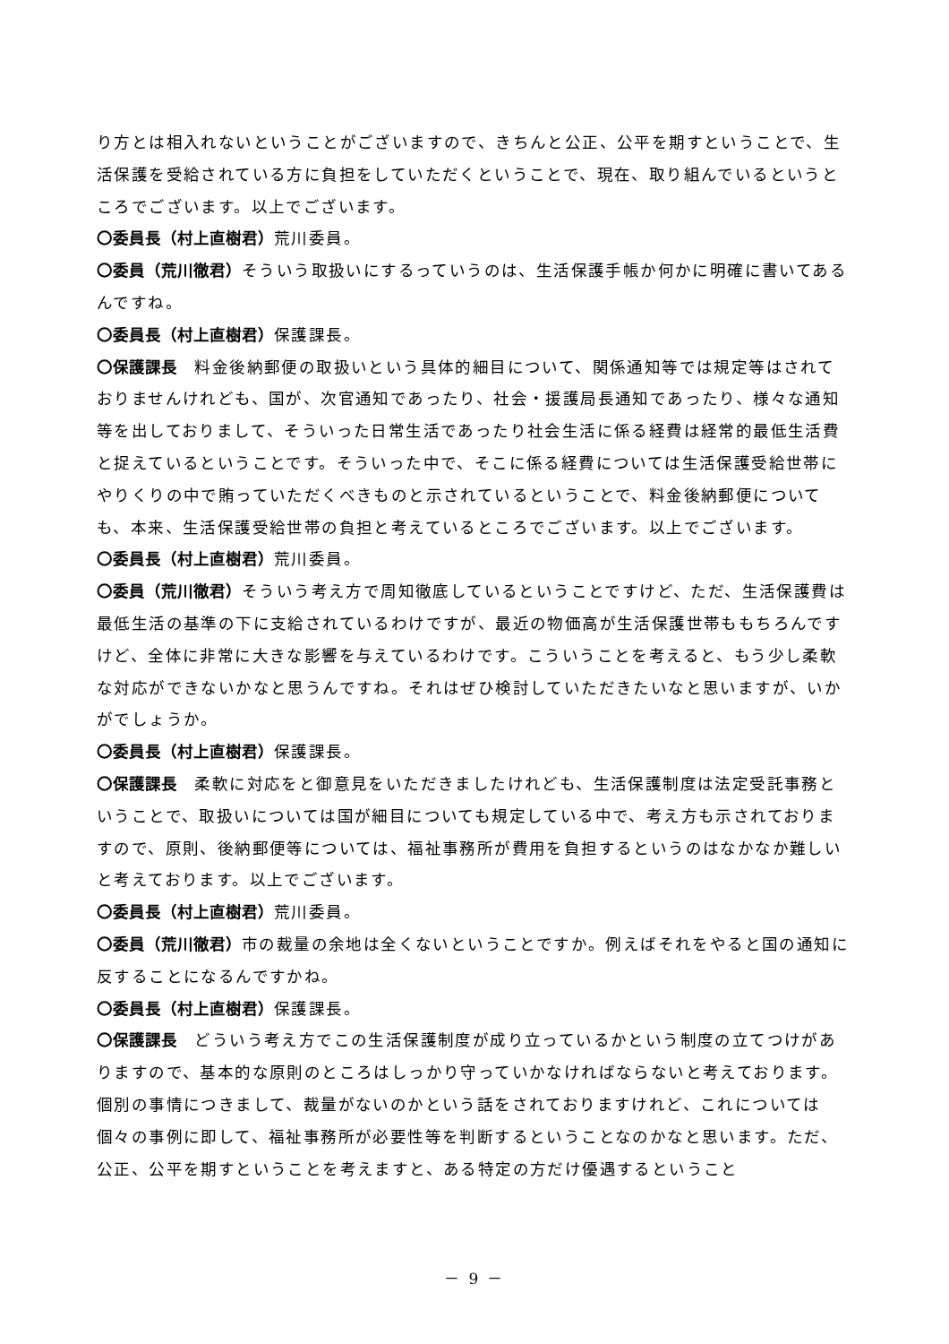り方とは相入れないということがございますので、きちんと公正、公平を期すということで、生活保護を受給されている方に負担をしていただくということで、現在、取り組んでいるというところでございます。以上でございます。
〇委員長（村上直樹君）荒川委員。
〇委員（荒川徹君）そういう取扱いにするっていうのは、生活保護手帳か何かに明確に書いてあるんですね。
〇委員長（村上直樹君）保護課長。
〇保護課長　料金後納郵便の取扱いという具体的細目について、関係通知等では規定等はされておりませんけれども、国が、次官通知であったり、社会・援護局長通知であったり、様々な通知等を出しておりまして、そういった日常生活であったり社会生活に係る経費は経常的最低生活費と捉えているということです。そういった中で、そこに係る経費については生活保護受給世帯にやりくりの中で賄っていただくべきものと示されているということで、料金後納郵便についても、本来、生活保護受給世帯の負担と考えているところでございます。以上でございます。
〇委員長（村上直樹君）荒川委員。
〇委員（荒川徹君）そういう考え方で周知徹底しているということですけど、ただ、生活保護費は最低生活の基準の下に支給されているわけですが、最近の物価高が生活保護世帯ももちろんですけど、全体に非常に大きな影響を与えているわけです。こういうことを考えると、もう少し柔軟な対応ができないかなと思うんですね。それはぜひ検討していただきたいなと思いますが、いかがでしょうか。
〇委員長（村上直樹君）保護課長。
〇保護課長　柔軟に対応をと御意見をいただきましたけれども、生活保護制度は法定受託事務ということで、取扱いについては国が細目についても規定している中で、考え方も示されておりますので、原則、後納郵便等については、福祉事務所が費用を負担するというのはなかなか難しいと考えております。以上でございます。
〇委員長（村上直樹君）荒川委員。
〇委員（荒川徹君）市の裁量の余地は全くないということですか。例えばそれをやると国の通知に反することになるんですかね。
〇委員長（村上直樹君）保護課長。
〇保護課長　どういう考え方でこの生活保護制度が成り立っているかという制度の立てつけがありますので、基本的な原則のところはしっかり守っていかなければならないと考えております。個別の事情につきまして、裁量がないのかという話をされておりますけれど、これについては個々の事例に即して、福祉事務所が必要性等を判断するということなのかなと思います。ただ、公正、公平を期すということを考えますと、ある特定の方だけ優遇するということ
－ 9 －